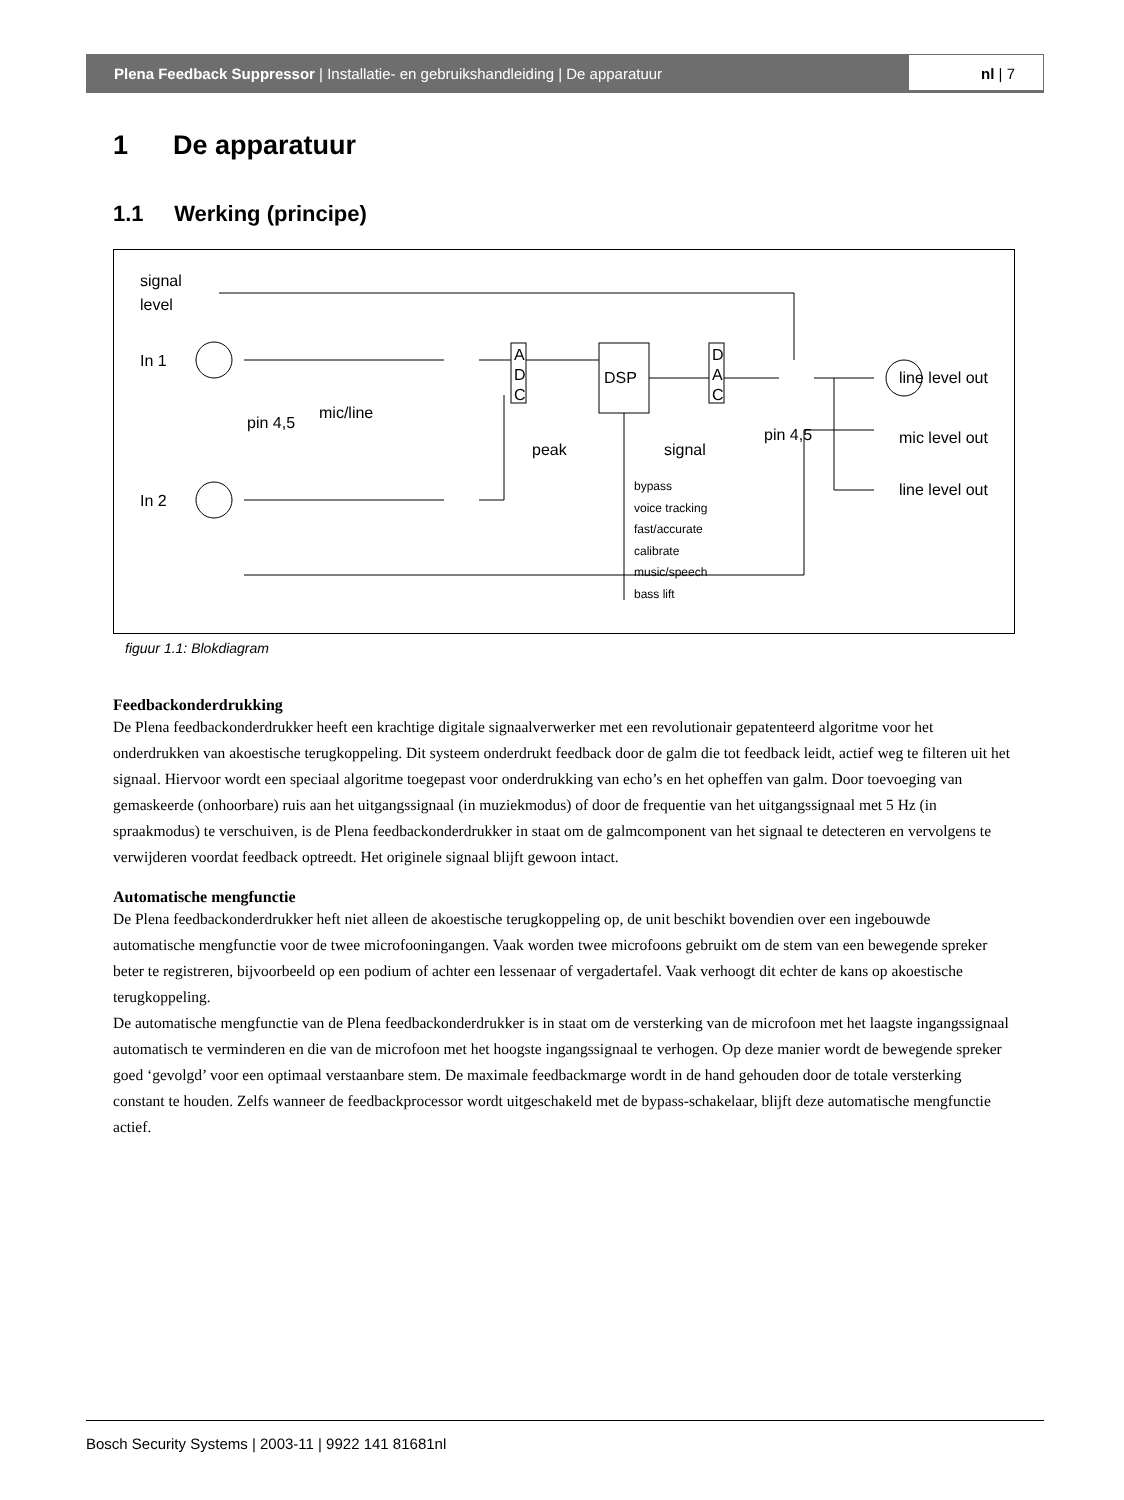Plena Feedback Suppressor | Installatie- en gebruikshandleiding | De apparatuur
nl | 7
1 De apparatuur
1.1 Werking (principe)
signal
level
In 1
In 2
A
D
C
DSP
D
A
C
pin 4,5
mic/line
peak
signal
pin 4,5
line level out
mic level out
line level out
bypass
voice tracking
fast/accurate
calibrate
music/speech
bass lift
figuur 1.1: Blokdiagram
Feedbackonderdrukking
De Plena feedbackonderdrukker heeft een krachtige digitale signaalverwerker met een revolutionair gepatenteerd algoritme voor het onderdrukken van akoestische terugkoppeling. Dit systeem onderdrukt feedback door de galm die tot feedback leidt, actief weg te filteren uit het signaal. Hiervoor wordt een speciaal algoritme toegepast voor onderdrukking van echo’s en het opheffen van galm. Door toevoeging van gemaskeerde (onhoorbare) ruis aan het uitgangssignaal (in muziekmodus) of door de frequentie van het uitgangssignaal met 5 Hz (in spraakmodus) te verschuiven, is de Plena feedbackonderdrukker in staat om de galmcomponent van het signaal te detecteren en vervolgens te verwijderen voordat feedback optreedt. Het originele signaal blijft gewoon intact.
Automatische mengfunctie
De Plena feedbackonderdrukker heft niet alleen de akoestische terugkoppeling op, de unit beschikt bovendien over een ingebouwde automatische mengfunctie voor de twee microfooningangen. Vaak worden twee microfoons gebruikt om de stem van een bewegende spreker beter te registreren, bijvoorbeeld op een podium of achter een lessenaar of vergadertafel. Vaak verhoogt dit echter de kans op akoestische terugkoppeling.
De automatische mengfunctie van de Plena feedbackonderdrukker is in staat om de versterking van de microfoon met het laagste ingangssignaal automatisch te verminderen en die van de microfoon met het hoogste ingangssignaal te verhogen. Op deze manier wordt de bewegende spreker goed ‘gevolgd’ voor een optimaal verstaanbare stem. De maximale feedbackmarge wordt in de hand gehouden door de totale versterking constant te houden. Zelfs wanneer de feedbackprocessor wordt uitgeschakeld met de bypass-schakelaar, blijft deze automatische mengfunctie actief.
Bosch Security Systems | 2003-11 | 9922 141 81681nl